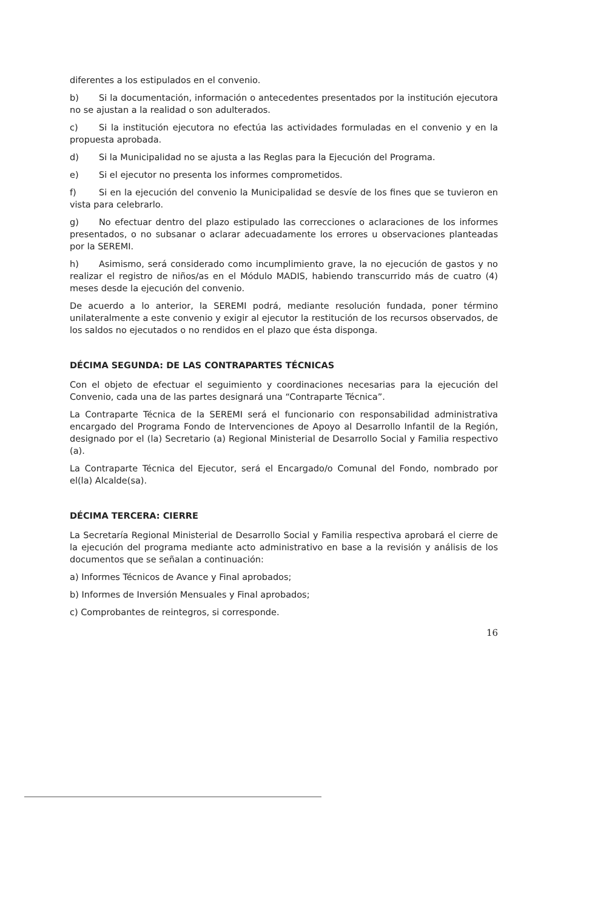diferentes a los estipulados en el convenio.
b) Si la documentación, información o antecedentes presentados por la institución ejecutora no se ajustan a la realidad o son adulterados.
c) Si la institución ejecutora no efectúa las actividades formuladas en el convenio y en la propuesta aprobada.
d) Si la Municipalidad no se ajusta a las Reglas para la Ejecución del Programa.
e) Si el ejecutor no presenta los informes comprometidos.
f) Si en la ejecución del convenio la Municipalidad se desvíe de los fines que se tuvieron en vista para celebrarlo.
g) No efectuar dentro del plazo estipulado las correcciones o aclaraciones de los informes presentados, o no subsanar o aclarar adecuadamente los errores u observaciones planteadas por la SEREMI.
h) Asimismo, será considerado como incumplimiento grave, la no ejecución de gastos y no realizar el registro de niños/as en el Módulo MADIS, habiendo transcurrido más de cuatro (4) meses desde la ejecución del convenio.
De acuerdo a lo anterior, la SEREMI podrá, mediante resolución fundada, poner término unilateralmente a este convenio y exigir al ejecutor la restitución de los recursos observados, de los saldos no ejecutados o no rendidos en el plazo que ésta disponga.
DÉCIMA SEGUNDA: DE LAS CONTRAPARTES TÉCNICAS
Con el objeto de efectuar el seguimiento y coordinaciones necesarias para la ejecución del Convenio, cada una de las partes designará una “Contraparte Técnica”.
La Contraparte Técnica de la SEREMI será el funcionario con responsabilidad administrativa encargado del Programa Fondo de Intervenciones de Apoyo al Desarrollo Infantil de la Región, designado por el (la) Secretario (a) Regional Ministerial de Desarrollo Social y Familia respectivo (a).
La Contraparte Técnica del Ejecutor, será el Encargado/o Comunal del Fondo, nombrado por el(la) Alcalde(sa).
DÉCIMA TERCERA: CIERRE
La Secretaría Regional Ministerial de Desarrollo Social y Familia respectiva aprobará el cierre de la ejecución del programa mediante acto administrativo en base a la revisión y análisis de los documentos que se señalan a continuación:
a) Informes Técnicos de Avance y Final aprobados;
b) Informes de Inversión Mensuales y Final aprobados;
c) Comprobantes de reintegros, si corresponde.
16